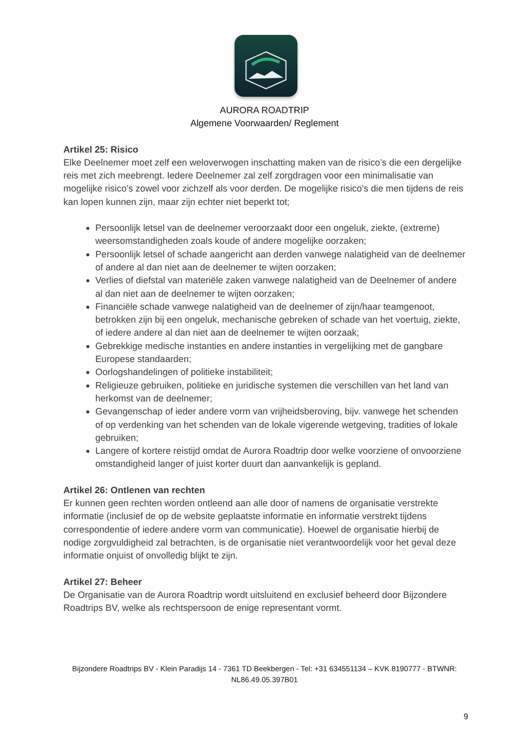AURORA ROADTRIP
Algemene Voorwaarden/ Reglement
Artikel 25: Risico
Elke Deelnemer moet zelf een weloverwogen inschatting maken van de risico’s die een dergelijke reis met zich meebrengt. Iedere Deelnemer zal zelf zorgdragen voor een minimalisatie van mogelijke risico’s zowel voor zichzelf als voor derden. De mogelijke risico’s die men tijdens de reis kan lopen kunnen zijn, maar zijn echter niet beperkt tot;
Persoonlijk letsel van de deelnemer veroorzaakt door een ongeluk, ziekte, (extreme) weersomstandigheden zoals koude of andere mogelijke oorzaken;
Persoonlijk letsel of schade aangericht aan derden vanwege nalatigheid van de deelnemer of andere al dan niet aan de deelnemer te wijten oorzaken;
Verlies of diefstal van materiële zaken vanwege nalatigheid van de Deelnemer of andere al dan niet aan de deelnemer te wijten oorzaken;
Financiële schade vanwege nalatigheid van de deelnemer of zijn/haar teamgenoot, betrokken zijn bij een ongeluk, mechanische gebreken of schade van het voertuig, ziekte, of iedere andere al dan niet aan de deelnemer te wijten oorzaak;
Gebrekkige medische instanties en andere instanties in vergelijking met de gangbare Europese standaarden;
Oorlogshandelingen of politieke instabiliteit;
Religieuze gebruiken, politieke en juridische systemen die verschillen van het land van herkomst van de deelnemer;
Gevangenschap of ieder andere vorm van vrijheidsberoving, bijv. vanwege het schenden of op verdenking van het schenden van de lokale vigerende wetgeving, tradities of lokale gebruiken;
Langere of kortere reistijd omdat de Aurora Roadtrip door welke voorziene of onvoorziene omstandigheid langer of juist korter duurt dan aanvankelijk is gepland.
Artikel 26: Ontlenen van rechten
Er kunnen geen rechten worden ontleend aan alle door of namens de organisatie verstrekte informatie (inclusief de op de website geplaatste informatie en informatie verstrekt tijdens correspondentie of iedere andere vorm van communicatie). Hoewel de organisatie hierbij de nodige zorgvuldigheid zal betrachten, is de organisatie niet verantwoordelijk voor het geval deze informatie onjuist of onvolledig blijkt te zijn.
Artikel 27: Beheer
De Organisatie van de Aurora Roadtrip wordt uitsluitend en exclusief beheerd door Bijzondere Roadtrips BV, welke als rechtspersoon de enige representant vormt.
Bijzondere Roadtrips BV - Klein Paradijs 14 - 7361 TD Beekbergen - Tel: +31 634551134 – KVK 8190777 - BTWNR: NL86.49.05.397B01
9